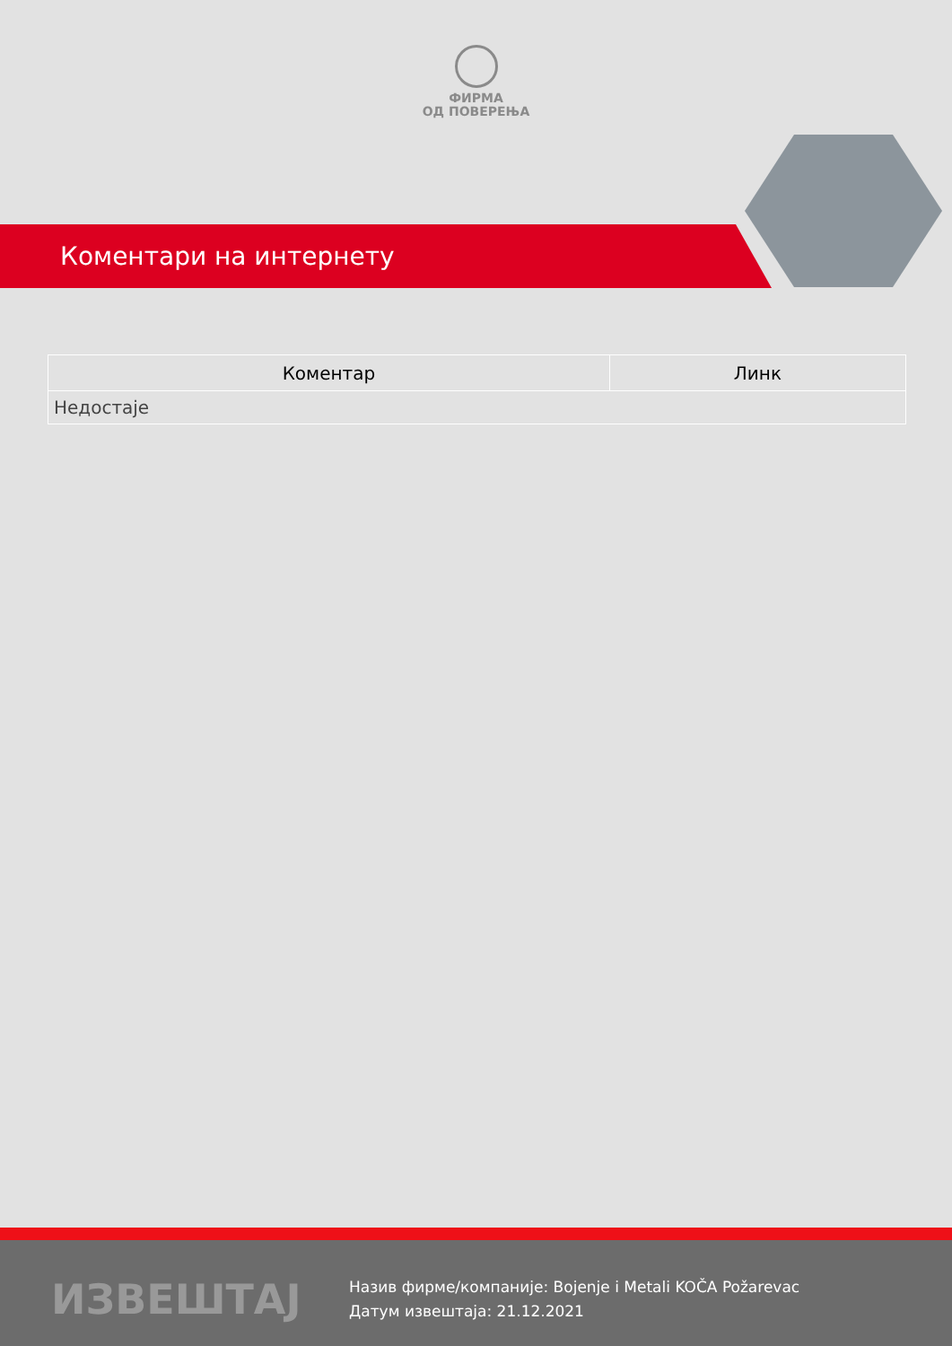ФИРМА
ОД ПОВЕРЕЊА
Коментари на интернету
| Коментар | Линк |
| --- | --- |
| Недостаје | |
ИЗВЕШТАЈ
Назив фирме/компаније: Bojenje i Metali KOČA Požarevac
Датум извештаја: 21.12.2021